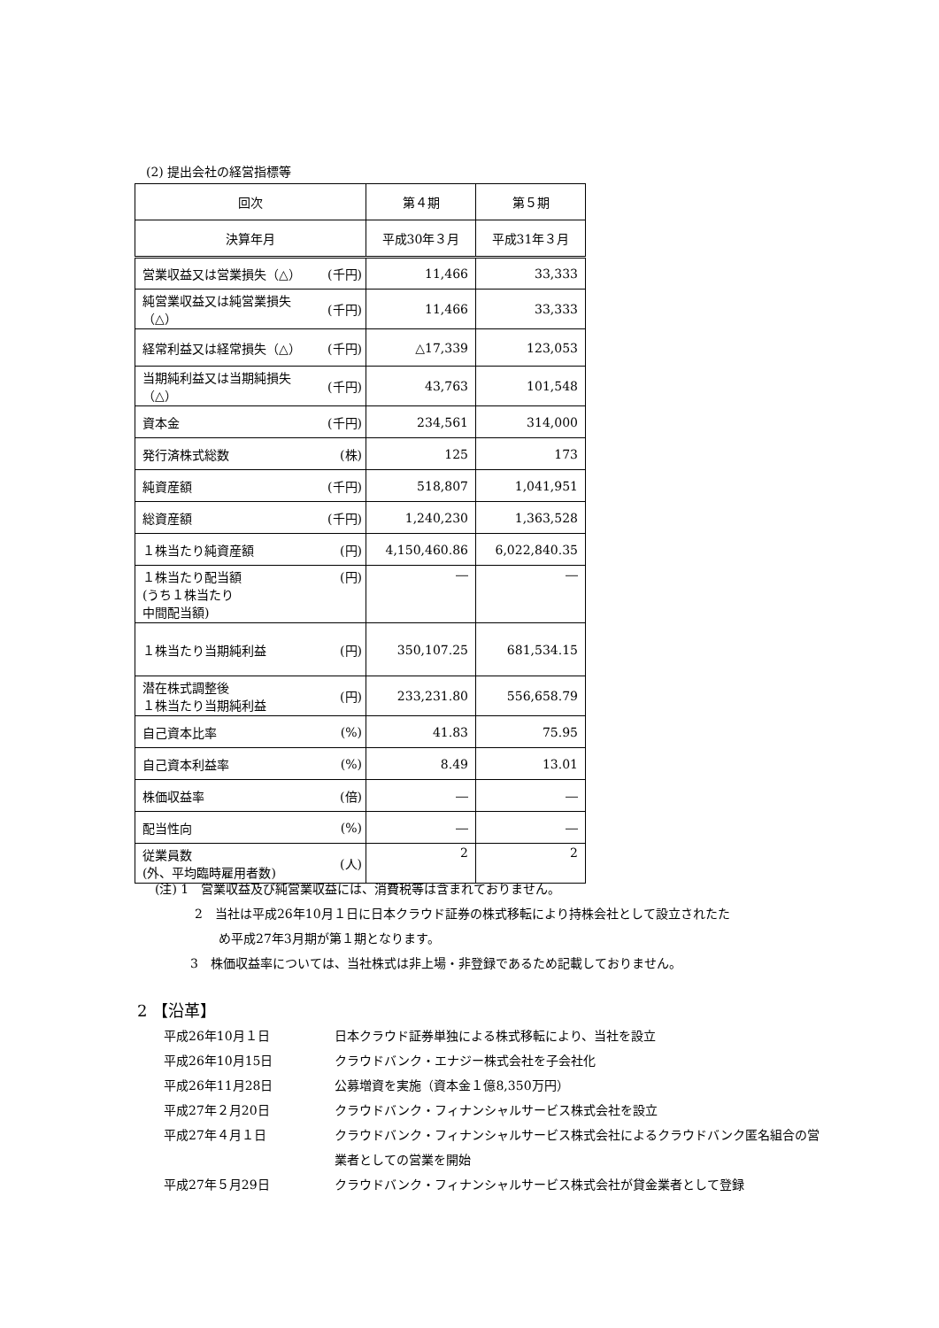(2) 提出会社の経営指標等
| 回次 | | 第４期 | 第５期 |
| 決算年月 | | 平成30年３月 | 平成31年３月 |
| 営業収益又は営業損失（△） | (千円) | 11,466 | 33,333 |
| 純営業収益又は純営業損失（△） | (千円) | 11,466 | 33,333 |
| 経常利益又は経常損失（△） | (千円) | △17,339 | 123,053 |
| 当期純利益又は当期純損失（△） | (千円) | 43,763 | 101,548 |
| 資本金 | (千円) | 234,561 | 314,000 |
| 発行済株式総数 | (株) | 125 | 173 |
| 純資産額 | (千円) | 518,807 | 1,041,951 |
| 総資産額 | (千円) | 1,240,230 | 1,363,528 |
| １株当たり純資産額 | (円) | 4,150,460.86 | 6,022,840.35 |
| １株当たり配当額 (うち１株当たり 中間配当額) | (円) | ― | ― |
| １株当たり当期純利益 | (円) | 350,107.25 | 681,534.15 |
| 潜在株式調整後 １株当たり当期純利益 | (円) | 233,231.80 | 556,658.79 |
| 自己資本比率 | (%) | 41.83 | 75.95 |
| 自己資本利益率 | (%) | 8.49 | 13.01 |
| 株価収益率 | (倍) | ― | ― |
| 配当性向 | (%) | ― | ― |
| 従業員数 (外、平均臨時雇用者数) | (人) | 2 | 2 |
(注) 1　営業収益及び純営業収益には、消費税等は含まれておりません。
2　当社は平成26年10月１日に日本クラウド証券の株式移転により持株会社として設立されたた
め平成27年3月期が第１期となります。
3　株価収益率については、当社株式は非上場・非登録であるため記載しておりません。
2 【沿革】
| 平成26年10月１日 | 日本クラウド証券単独による株式移転により、当社を設立 |
| 平成26年10月15日 | クラウドバンク・エナジー株式会社を子会社化 |
| 平成26年11月28日 | 公募増資を実施（資本金１億8,350万円） |
| 平成27年２月20日 | クラウドバンク・フィナンシャルサービス株式会社を設立 |
| 平成27年４月１日 | クラウドバンク・フィナンシャルサービス株式会社によるクラウドバンク匿名組合の営 業者としての営業を開始 |
| 平成27年５月29日 | クラウドバンク・フィナンシャルサービス株式会社が貸金業者として登録 |